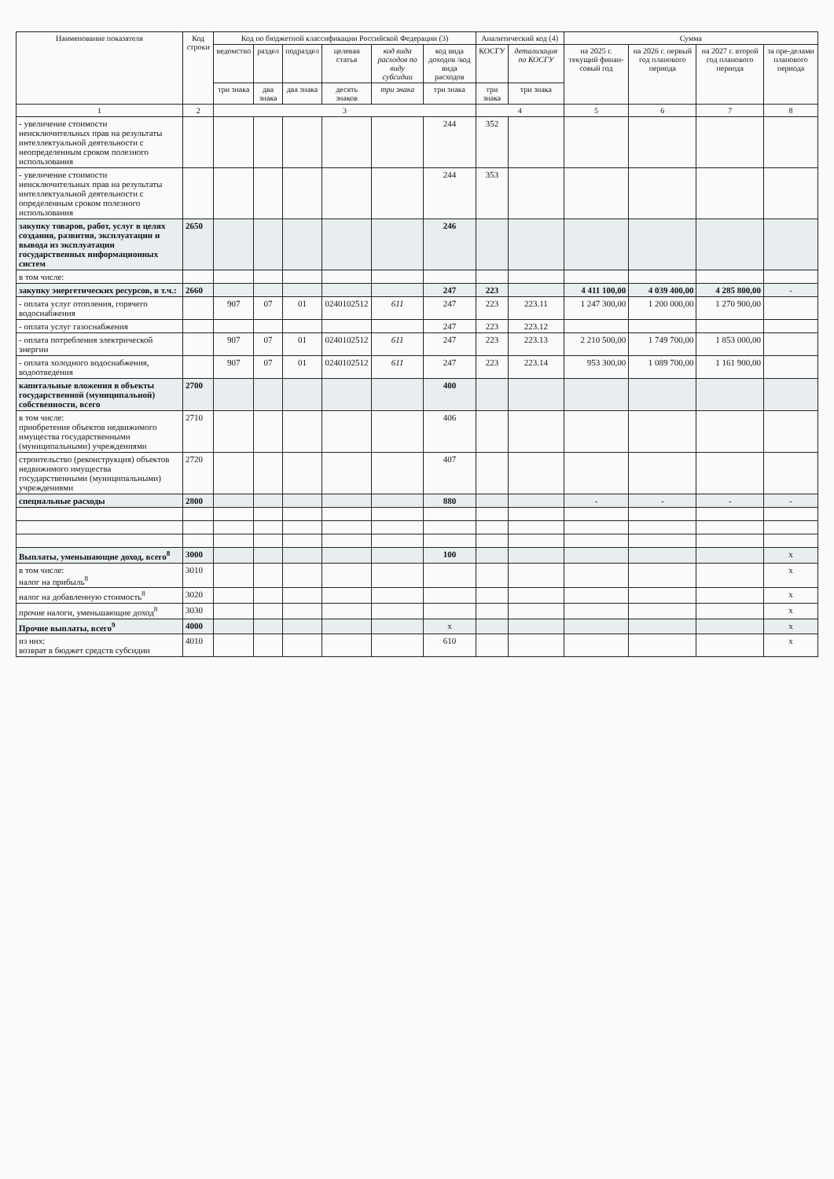| Наименование показателя | Код строки | Код по бюджетной классификации Российской Федерации (3) | | | | | | Аналитический код (4) | | Сумма | | | |
| --- | --- | --- | --- | --- | --- | --- | --- | --- | --- | --- | --- | --- | --- |
| | | ведомство | раздел | подраздел | целевая статья | код вида расходов по виду субсидии | код вида доходов /код вида расходов | КОСГУ | детализация по КОСГУ | на 2025 г. текущий финан-совый год | на 2026 г. первый год планового периода | на 2027 г. второй год планового периода | за пре-делами планового периода |
| | | три знака | два знака | два знака | десять знаков | три знака | три знака | три знака | три знака | | | | |
| 1 | 2 | 3 | | | | | | 4 | | 5 | 6 | 7 | 8 |
| - увеличение стоимости неисключительных прав на результаты интеллектуальной деятельности с неопределенным сроком полезного использования | | | | | | | 244 | 352 | | | | | |
| - увеличение стоимости неисключительных прав на результаты интеллектуальной деятельности с определенным сроком полезного использования | | | | | | | 244 | 353 | | | | | |
| закупку товаров, работ, услуг в целях создания, развития, эксплуатации и вывода из эксплуатации государственных информационных систем | 2650 | | | | | | 246 | | | | | | |
| в том числе: | | | | | | | | | | | | | |
| закупку энергетических ресурсов, в т.ч.: | 2660 | | | | | | 247 | 223 | | 4 411 100,00 | 4 039 400,00 | 4 285 800,00 | - |
| - оплата услуг отопления, горячего водоснабжения | | 907 | 07 | 01 | 0240102512 | 611 | 247 | 223 | 223.11 | 1 247 300,00 | 1 200 000,00 | 1 270 900,00 | |
| - оплата услуг газоснабжения | | | | | | | 247 | 223 | 223.12 | | | | |
| - оплата потребления электрической энергии | | 907 | 07 | 01 | 0240102512 | 611 | 247 | 223 | 223.13 | 2 210 500,00 | 1 749 700,00 | 1 853 000,00 | |
| - оплата холодного водоснабжения, водоотведения | | 907 | 07 | 01 | 0240102512 | 611 | 247 | 223 | 223.14 | 953 300,00 | 1 089 700,00 | 1 161 900,00 | |
| капитальные вложения в объекты государственной (муниципальной) собственности, всего | 2700 | | | | | | 400 | | | | | | |
| в том числе: приобретение объектов недвижимого имущества государственными (муниципальными) учреждениями | 2710 | | | | | | 406 | | | | | | |
| строительство (реконструкция) объектов недвижимого имущества государственными (муниципальными) учреждениями | 2720 | | | | | | 407 | | | | | | |
| специальные расходы | 2800 | | | | | | 880 | | | - | - | - | - |
| Выплаты, уменьшающие доход, всего<sup>8</sup> | 3000 | | | | | | 100 | | | | | | x |
| в том числе: налог на прибыль<sup>8</sup> | 3010 | | | | | | | | | | | | x |
| налог на добавленную стоимость<sup>8</sup> | 3020 | | | | | | | | | | | | x |
| прочие налоги, уменьшающие доход<sup>8</sup> | 3030 | | | | | | | | | | | | x |
| Прочие выплаты, всего<sup>9</sup> | 4000 | | | | | | x | | | | | | x |
| из них: возврат в бюджет средств субсидии | 4010 | | | | | | 610 | | | | | | x |